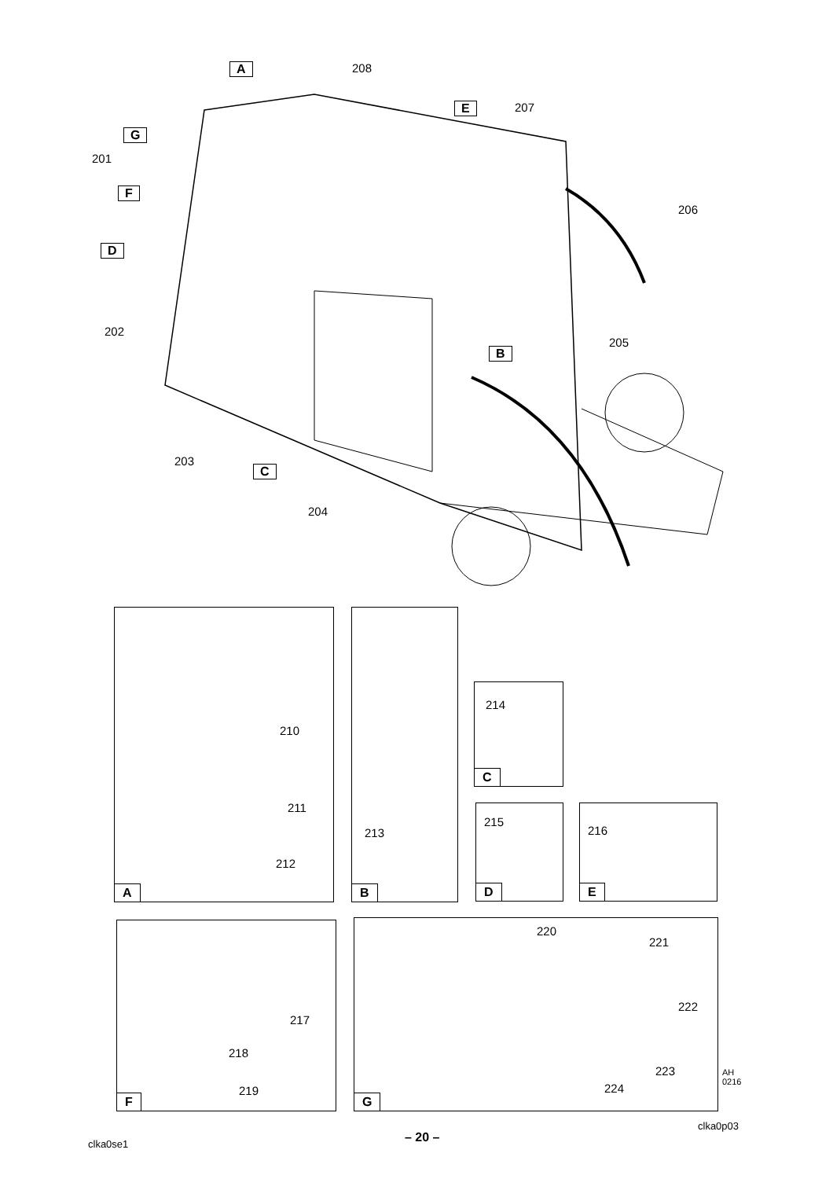A 208
E 207
G
201
F
206
D
202
205
B
203
C
204
210
211
212
A
213
B
214
C
215
D
216
E
217
218
219
F
220
221
222
223
224
AH 0216
G
clka0p03
clka0se1 – 20 –